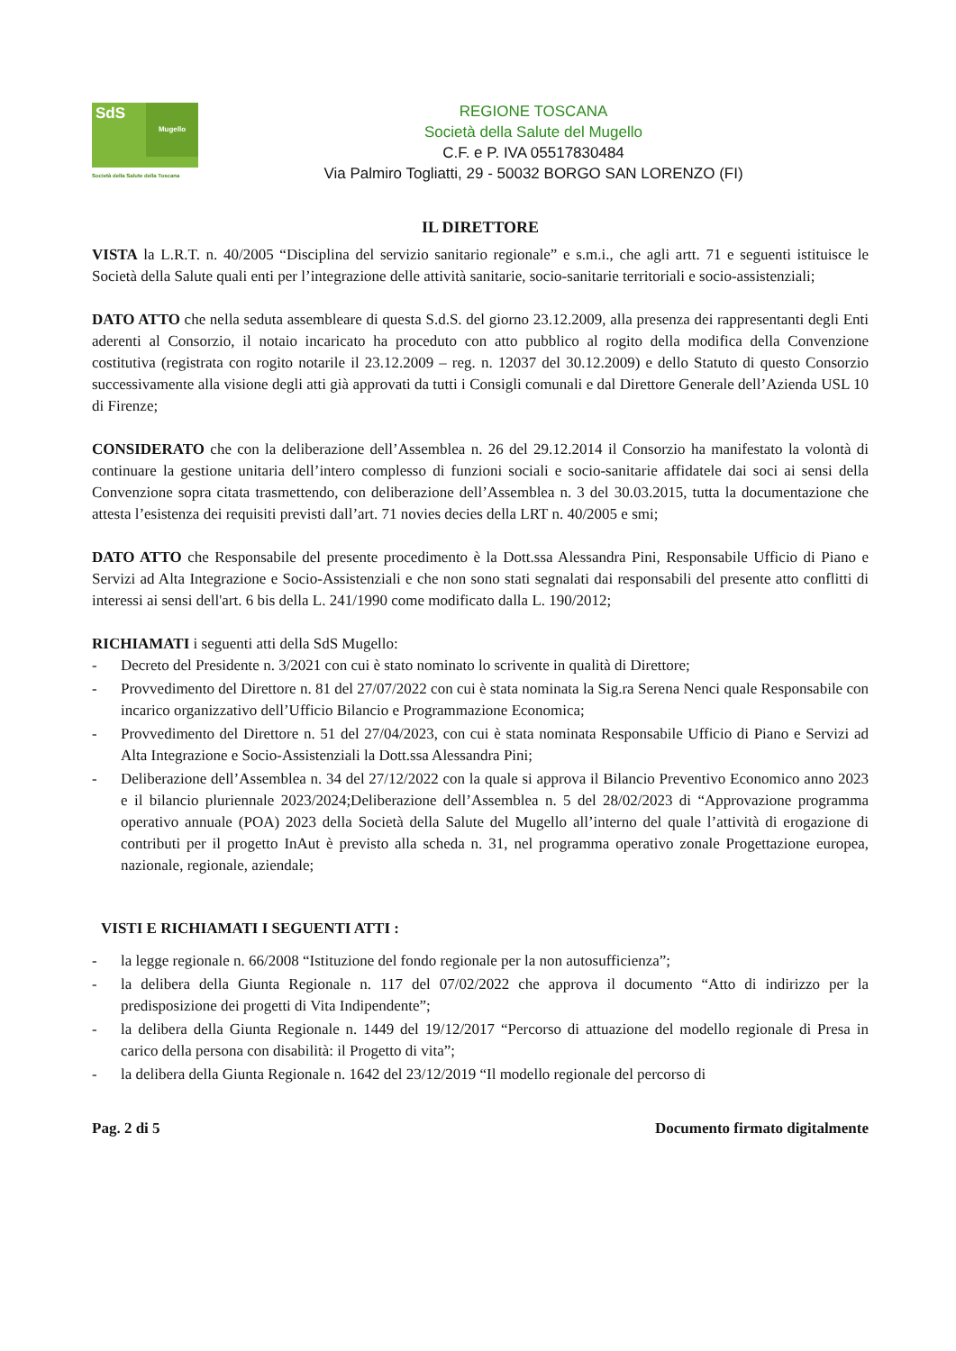SdS
Mugello
Società della Salute della Toscana
REGIONE TOSCANA
Società della Salute del Mugello
C.F. e P. IVA 05517830484
Via Palmiro Togliatti, 29 - 50032 BORGO SAN LORENZO (FI)
IL DIRETTORE
VISTA la L.R.T. n. 40/2005 “Disciplina del servizio sanitario regionale” e s.m.i., che agli artt. 71 e seguenti istituisce le Società della Salute quali enti per l’integrazione delle attività sanitarie, socio-sanitarie territoriali e socio-assistenziali;
DATO ATTO che nella seduta assembleare di questa S.d.S. del giorno 23.12.2009, alla presenza dei rappresentanti degli Enti aderenti al Consorzio, il notaio incaricato ha proceduto con atto pubblico al rogito della modifica della Convenzione costitutiva (registrata con rogito notarile il 23.12.2009 – reg. n. 12037 del 30.12.2009) e dello Statuto di questo Consorzio successivamente alla visione degli atti già approvati da tutti i Consigli comunali e dal Direttore Generale dell’Azienda USL 10 di Firenze;
CONSIDERATO che con la deliberazione dell’Assemblea n. 26 del 29.12.2014 il Consorzio ha manifestato la volontà di continuare la gestione unitaria dell’intero complesso di funzioni sociali e socio-sanitarie affidatele dai soci ai sensi della Convenzione sopra citata trasmettendo, con deliberazione dell’Assemblea n. 3 del 30.03.2015, tutta la documentazione che attesta l’esistenza dei requisiti previsti dall’art. 71 novies decies della LRT n. 40/2005 e smi;
DATO ATTO che Responsabile del presente procedimento è la Dott.ssa Alessandra Pini, Responsabile Ufficio di Piano e Servizi ad Alta Integrazione e Socio-Assistenziali e che non sono stati segnalati dai responsabili del presente atto conflitti di interessi ai sensi dell'art. 6 bis della L. 241/1990 come modificato dalla L. 190/2012;
RICHIAMATI i seguenti atti della SdS Mugello:
- Decreto del Presidente n. 3/2021 con cui è stato nominato lo scrivente in qualità di Direttore;
- Provvedimento del Direttore n. 81 del 27/07/2022 con cui è stata nominata la Sig.ra Serena Nenci quale Responsabile con incarico organizzativo dell’Ufficio Bilancio e Programmazione Economica;
- Provvedimento del Direttore n. 51 del 27/04/2023, con cui è stata nominata Responsabile Ufficio di Piano e Servizi ad Alta Integrazione e Socio-Assistenziali la Dott.ssa Alessandra Pini;
- Deliberazione dell’Assemblea n. 34 del 27/12/2022 con la quale si approva il Bilancio Preventivo Economico anno 2023 e il bilancio pluriennale 2023/2024;Deliberazione dell’Assemblea n. 5 del 28/02/2023 di “Approvazione programma operativo annuale (POA) 2023 della Società della Salute del Mugello all’interno del quale l’attività di erogazione di contributi per il progetto InAut è previsto alla scheda n. 31, nel programma operativo zonale Progettazione europea, nazionale, regionale, aziendale;
VISTI E RICHIAMATI I SEGUENTI ATTI :
- la legge regionale n. 66/2008 “Istituzione del fondo regionale per la non autosufficienza”;
- la delibera della Giunta Regionale n. 117 del 07/02/2022 che approva il documento “Atto di indirizzo per la predisposizione dei progetti di Vita Indipendente”;
- la delibera della Giunta Regionale n. 1449 del 19/12/2017 “Percorso di attuazione del modello regionale di Presa in carico della persona con disabilità: il Progetto di vita”;
- la delibera della Giunta Regionale n. 1642 del 23/12/2019 “Il modello regionale del percorso di
Pag. 2 di 5 Documento firmato digitalmente